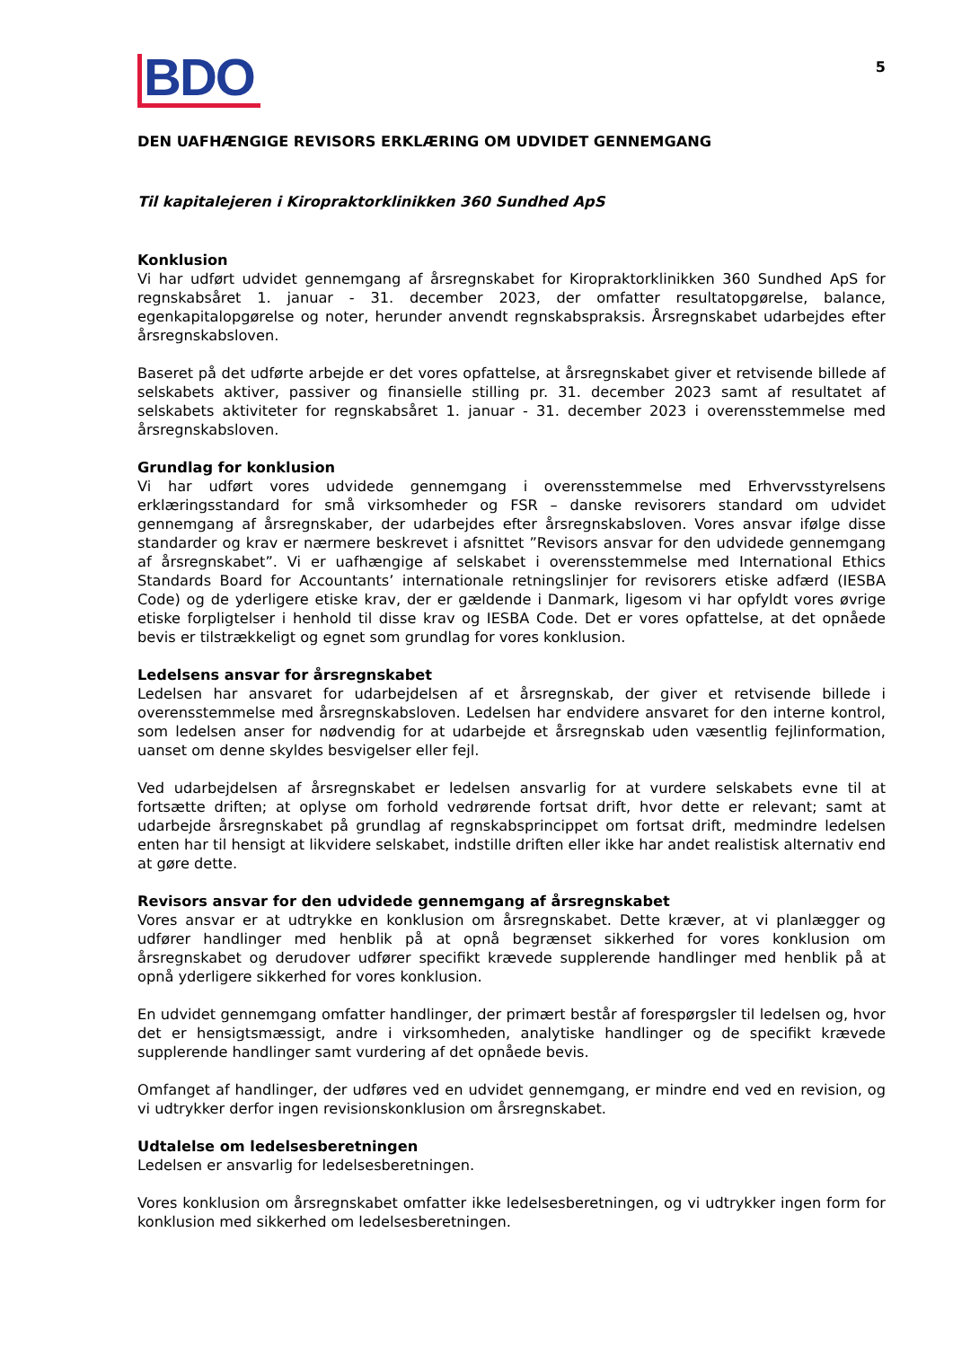BDO
5
DEN UAFHÆNGIGE REVISORS ERKLÆRING OM UDVIDET GENNEMGANG
Til kapitalejeren i Kiropraktorklinikken 360 Sundhed ApS
Konklusion
Vi har udført udvidet gennemgang af årsregnskabet for Kiropraktorklinikken 360 Sundhed ApS for regnskabsåret 1. januar - 31. december 2023, der omfatter resultatopgørelse, balance, egenkapitalopgørelse og noter, herunder anvendt regnskabspraksis. Årsregnskabet udarbejdes efter årsregnskabsloven.
Baseret på det udførte arbejde er det vores opfattelse, at årsregnskabet giver et retvisende billede af selskabets aktiver, passiver og finansielle stilling pr. 31. december 2023 samt af resultatet af selskabets aktiviteter for regnskabsåret 1. januar - 31. december 2023 i overensstemmelse med årsregnskabsloven.
Grundlag for konklusion
Vi har udført vores udvidede gennemgang i overensstemmelse med Erhvervsstyrelsens erklæringsstandard for små virksomheder og FSR – danske revisorers standard om udvidet gennemgang af årsregnskaber, der udarbejdes efter årsregnskabsloven. Vores ansvar ifølge disse standarder og krav er nærmere beskrevet i afsnittet ”Revisors ansvar for den udvidede gennemgang af årsregnskabet”. Vi er uafhængige af selskabet i overensstemmelse med International Ethics Standards Board for Accountants’ internationale retningslinjer for revisorers etiske adfærd (IESBA Code) og de yderligere etiske krav, der er gældende i Danmark, ligesom vi har opfyldt vores øvrige etiske forpligtelser i henhold til disse krav og IESBA Code. Det er vores opfattelse, at det opnåede bevis er tilstrækkeligt og egnet som grundlag for vores konklusion.
Ledelsens ansvar for årsregnskabet
Ledelsen har ansvaret for udarbejdelsen af et årsregnskab, der giver et retvisende billede i overensstemmelse med årsregnskabsloven. Ledelsen har endvidere ansvaret for den interne kontrol, som ledelsen anser for nødvendig for at udarbejde et årsregnskab uden væsentlig fejlinformation, uanset om denne skyldes besvigelser eller fejl.
Ved udarbejdelsen af årsregnskabet er ledelsen ansvarlig for at vurdere selskabets evne til at fortsætte driften; at oplyse om forhold vedrørende fortsat drift, hvor dette er relevant; samt at udarbejde årsregnskabet på grundlag af regnskabsprincippet om fortsat drift, medmindre ledelsen enten har til hensigt at likvidere selskabet, indstille driften eller ikke har andet realistisk alternativ end at gøre dette.
Revisors ansvar for den udvidede gennemgang af årsregnskabet
Vores ansvar er at udtrykke en konklusion om årsregnskabet. Dette kræver, at vi planlægger og udfører handlinger med henblik på at opnå begrænset sikkerhed for vores konklusion om årsregnskabet og derudover udfører specifikt krævede supplerende handlinger med henblik på at opnå yderligere sikkerhed for vores konklusion.
En udvidet gennemgang omfatter handlinger, der primært består af forespørgsler til ledelsen og, hvor det er hensigtsmæssigt, andre i virksomheden, analytiske handlinger og de specifikt krævede supplerende handlinger samt vurdering af det opnåede bevis.
Omfanget af handlinger, der udføres ved en udvidet gennemgang, er mindre end ved en revision, og vi udtrykker derfor ingen revisionskonklusion om årsregnskabet.
Udtalelse om ledelsesberetningen
Ledelsen er ansvarlig for ledelsesberetningen.
Vores konklusion om årsregnskabet omfatter ikke ledelsesberetningen, og vi udtrykker ingen form for konklusion med sikkerhed om ledelsesberetningen.